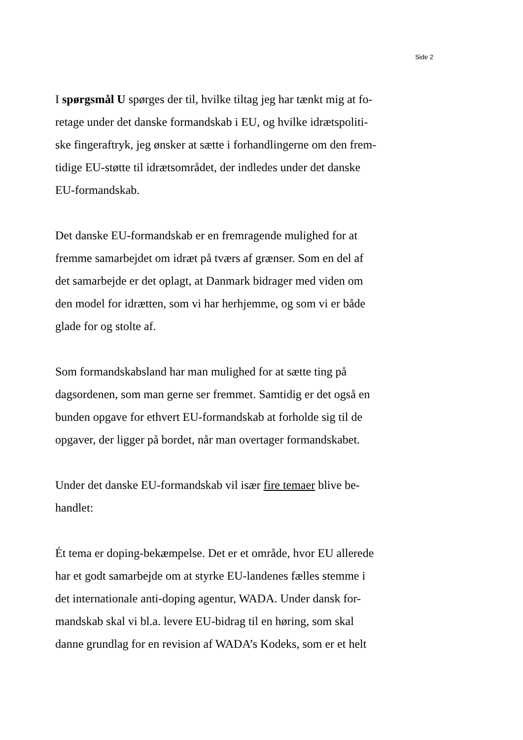Side 2
I spørgsmål U spørges der til, hvilke tiltag jeg har tænkt mig at fo-
retage under det danske formandskab i EU, og hvilke idrætspoliti-
ske fingeraftryk, jeg ønsker at sætte i forhandlingerne om den frem-
tidige EU-støtte til idrætsområdet, der indledes under det danske
EU-formandskab.
Det danske EU-formandskab er en fremragende mulighed for at
fremme samarbejdet om idræt på tværs af grænser. Som en del af
det samarbejde er det oplagt, at Danmark bidrager med viden om
den model for idrætten, som vi har herhjemme, og som vi er både
glade for og stolte af.
Som formandskabsland har man mulighed for at sætte ting på
dagsordenen, som man gerne ser fremmet. Samtidig er det også en
bunden opgave for ethvert EU-formandskab at forholde sig til de
opgaver, der ligger på bordet, når man overtager formandskabet.
Under det danske EU-formandskab vil især fire temaer blive be-
handlet:
Ét tema er doping-bekæmpelse. Det er et område, hvor EU allerede
har et godt samarbejde om at styrke EU-landenes fælles stemme i
det internationale anti-doping agentur, WADA. Under dansk for-
mandskab skal vi bl.a. levere EU-bidrag til en høring, som skal
danne grundlag for en revision af WADA’s Kodeks, som er et helt